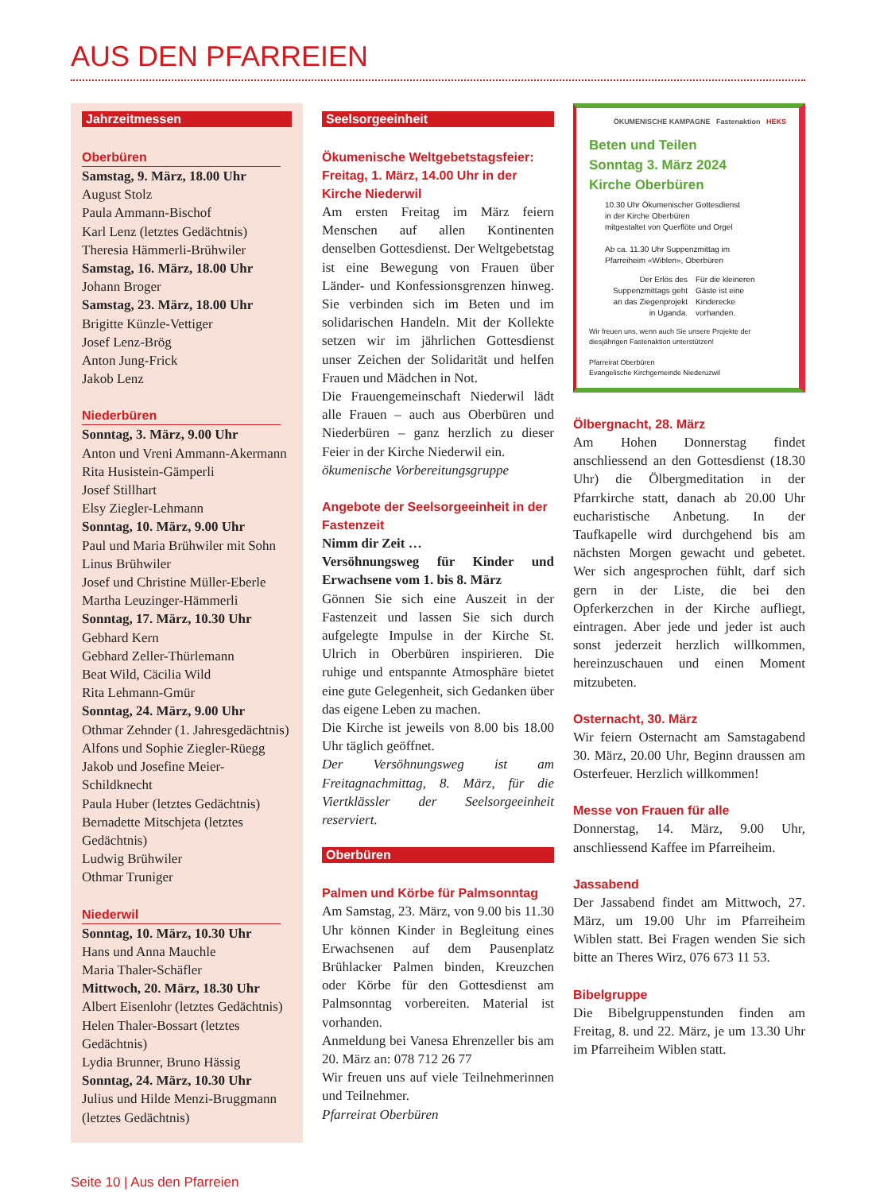AUS DEN PFARREIEN
Jahrzeitmessen
Oberbüren
Samstag, 9. März, 18.00 Uhr
August Stolz
Paula Ammann-Bischof
Karl Lenz (letztes Gedächtnis)
Theresia Hämmerli-Brühwiler
Samstag, 16. März, 18.00 Uhr
Johann Broger
Samstag, 23. März, 18.00 Uhr
Brigitte Künzle-Vettiger
Josef Lenz-Brög
Anton Jung-Frick
Jakob Lenz
Niederbüren
Sonntag, 3. März, 9.00 Uhr
Anton und Vreni Ammann-Akermann
Rita Husistein-Gämperli
Josef Stillhart
Elsy Ziegler-Lehmann
Sonntag, 10. März, 9.00 Uhr
Paul und Maria Brühwiler mit Sohn Linus Brühwiler
Josef und Christine Müller-Eberle
Martha Leuzinger-Hämmerli
Sonntag, 17. März, 10.30 Uhr
Gebhard Kern
Gebhard Zeller-Thürlemann
Beat Wild, Cäcilia Wild
Rita Lehmann-Gmür
Sonntag, 24. März, 9.00 Uhr
Othmar Zehnder (1. Jahresgedächtnis)
Alfons und Sophie Ziegler-Rüegg
Jakob und Josefine Meier-Schildknecht
Paula Huber (letztes Gedächtnis)
Bernadette Mitschjeta (letztes Gedächtnis)
Ludwig Brühwiler
Othmar Truniger
Niederwil
Sonntag, 10. März, 10.30 Uhr
Hans und Anna Mauchle
Maria Thaler-Schäfler
Mittwoch, 20. März, 18.30 Uhr
Albert Eisenlohr (letztes Gedächtnis)
Helen Thaler-Bossart (letztes Gedächtnis)
Lydia Brunner, Bruno Hässig
Sonntag, 24. März, 10.30 Uhr
Julius und Hilde Menzi-Bruggmann (letztes Gedächtnis)
Seelsorgeeinheit
Ökumenische Weltgebetstagsfeier: Freitag, 1. März, 14.00 Uhr in der Kirche Niederwil
Am ersten Freitag im März feiern Menschen auf allen Kontinenten denselben Gottesdienst. Der Weltgebetstag ist eine Bewegung von Frauen über Länder- und Konfessionsgrenzen hinweg. Sie verbinden sich im Beten und im solidarischen Handeln. Mit der Kollekte setzen wir im jährlichen Gottesdienst unser Zeichen der Solidarität und helfen Frauen und Mädchen in Not.
Die Frauengemeinschaft Niederwil lädt alle Frauen – auch aus Oberbüren und Niederbüren – ganz herzlich zu dieser Feier in der Kirche Niederwil ein.
ökumenische Vorbereitungsgruppe
Angebote der Seelsorgeeinheit in der Fastenzeit
Nimm dir Zeit …
Versöhnungsweg für Kinder und Erwachsene vom 1. bis 8. März
Gönnen Sie sich eine Auszeit in der Fastenzeit und lassen Sie sich durch aufgelegte Impulse in der Kirche St. Ulrich in Oberbüren inspirieren. Die ruhige und entspannte Atmosphäre bietet eine gute Gelegenheit, sich Gedanken über das eigene Leben zu machen.
Die Kirche ist jeweils von 8.00 bis 18.00 Uhr täglich geöffnet.
Der Versöhnungsweg ist am Freitagnachmittag, 8. März, für die Viertklässler der Seelsorgeeinheit reserviert.
Oberbüren
Palmen und Körbe für Palmsonntag
Am Samstag, 23. März, von 9.00 bis 11.30 Uhr können Kinder in Begleitung eines Erwachsenen auf dem Pausenplatz Brühlacker Palmen binden, Kreuzchen oder Körbe für den Gottesdienst am Palmsonntag vorbereiten. Material ist vorhanden.
Anmeldung bei Vanesa Ehrenzeller bis am 20. März an: 078 712 26 77
Wir freuen uns auf viele Teilnehmerinnen und Teilnehmer.
Pfarreirat Oberbüren
ÖKUMENISCHE KAMPAGNE Fastenaktion HEKS
Beten und Teilen
Sonntag 3. März 2024
Kirche Oberbüren
10.30 Uhr Ökumenischer Gottesdienst
in der Kirche Oberbüren
mitgestaltet von Querflöte und Orgel
Ab ca. 11.30 Uhr Suppenzmittag im
Pfarreiheim «Wiblen», Oberbüren
Der Erlös des
Suppenzmittags geht
an das Ziegenprojekt
in Uganda.
Für die kleineren
Gäste ist eine
Kinderecke
vorhanden.
Wir freuen uns, wenn auch Sie unsere Projekte der diesjährigen Fastenaktion unterstützen!
Pfarreirat Oberbüren
Evangelische Kirchgemeinde Niederuzwil
Ölbergnacht, 28. März
Am Hohen Donnerstag findet anschliessend an den Gottesdienst (18.30 Uhr) die Ölbergmeditation in der Pfarrkirche statt, danach ab 20.00 Uhr eucharistische Anbetung. In der Taufkapelle wird durchgehend bis am nächsten Morgen gewacht und gebetet. Wer sich angesprochen fühlt, darf sich gern in der Liste, die bei den Opferkerzchen in der Kirche aufliegt, eintragen. Aber jede und jeder ist auch sonst jederzeit herzlich willkommen, hereinzuschauen und einen Moment mitzubeten.
Osternacht, 30. März
Wir feiern Osternacht am Samstagabend 30. März, 20.00 Uhr, Beginn draussen am Osterfeuer. Herzlich willkommen!
Messe von Frauen für alle
Donnerstag, 14. März, 9.00 Uhr, anschliessend Kaffee im Pfarreiheim.
Jassabend
Der Jassabend findet am Mittwoch, 27. März, um 19.00 Uhr im Pfarreiheim Wiblen statt. Bei Fragen wenden Sie sich bitte an Theres Wirz, 076 673 11 53.
Bibelgruppe
Die Bibelgruppenstunden finden am Freitag, 8. und 22. März, je um 13.30 Uhr im Pfarreiheim Wiblen statt.
Seite 10 | Aus den Pfarreien